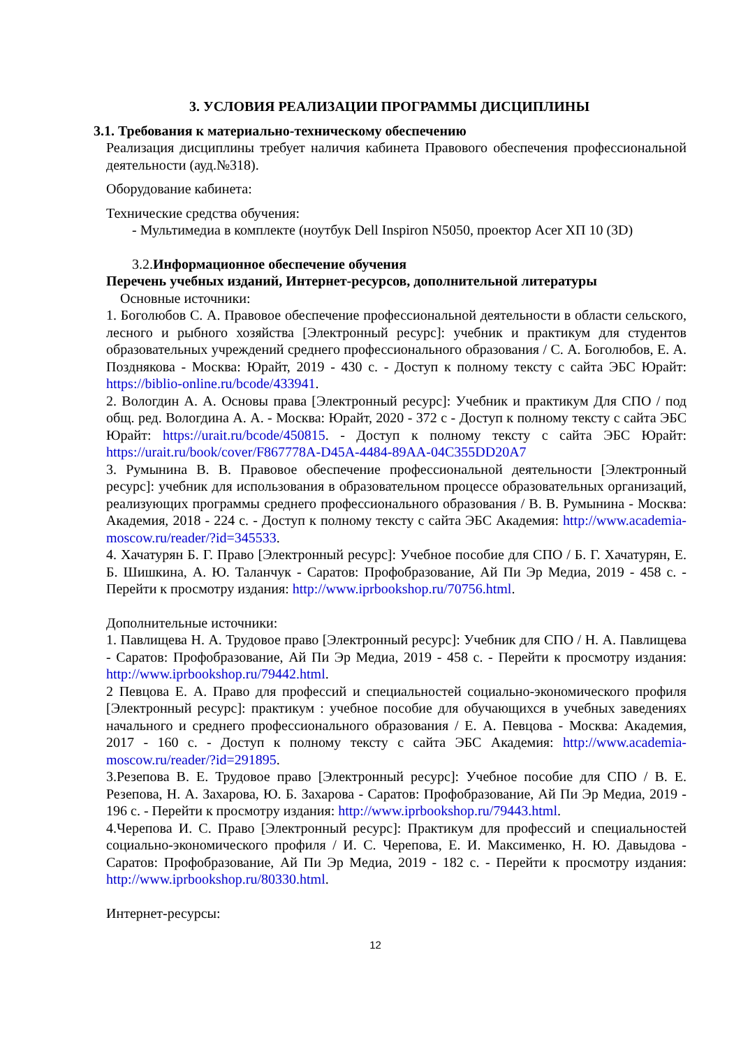3. УСЛОВИЯ РЕАЛИЗАЦИИ ПРОГРАММЫ ДИСЦИПЛИНЫ
3.1. Требования к материально-техническому обеспечению
Реализация дисциплины требует наличия кабинета Правового обеспечения профессиональной деятельности (ауд.№318).
Оборудование кабинета:
Технические средства обучения:
- Мультимедиа в комплекте (ноутбук Dell Inspiron N5050, проектор Acer ХП 10 (3D)
3.2.Информационное обеспечение обучения
Перечень учебных изданий, Интернет-ресурсов, дополнительной литературы
Основные источники:
1. Боголюбов С. А. Правовое обеспечение профессиональной деятельности в области сельского, лесного и рыбного хозяйства [Электронный ресурс]: учебник и практикум для студентов образовательных учреждений среднего профессионального образования / С. А. Боголюбов, Е. А. Позднякова - Москва: Юрайт, 2019 - 430 с. - Доступ к полному тексту с сайта ЭБС Юрайт: https://biblio-online.ru/bcode/433941.
2. Вологдин А. А. Основы права [Электронный ресурс]: Учебник и практикум Для СПО / под общ. ред. Вологдина А. А. - Москва: Юрайт, 2020 - 372 с - Доступ к полному тексту с сайта ЭБС Юрайт: https://urait.ru/bcode/450815. - Доступ к полному тексту с сайта ЭБС Юрайт: https://urait.ru/book/cover/F867778A-D45A-4484-89AA-04C355DD20A7
3. Румынина В. В. Правовое обеспечение профессиональной деятельности [Электронный ресурс]: учебник для использования в образовательном процессе образовательных организаций, реализующих программы среднего профессионального образования / В. В. Румынина - Москва: Академия, 2018 - 224 с. - Доступ к полному тексту с сайта ЭБС Академия: http://www.academia-moscow.ru/reader/?id=345533.
4. Хачатурян Б. Г. Право [Электронный ресурс]: Учебное пособие для СПО / Б. Г. Хачатурян, Е. Б. Шишкина, А. Ю. Таланчук - Саратов: Профобразование, Ай Пи Эр Медиа, 2019 - 458 с. - Перейти к просмотру издания: http://www.iprbookshop.ru/70756.html.
Дополнительные источники:
1. Павлищева Н. А. Трудовое право [Электронный ресурс]: Учебник для СПО / Н. А. Павлищева - Саратов: Профобразование, Ай Пи Эр Медиа, 2019 - 458 с. - Перейти к просмотру издания: http://www.iprbookshop.ru/79442.html.
2 Певцова Е. А. Право для профессий и специальностей социально-экономического профиля [Электронный ресурс]: практикум : учебное пособие для обучающихся в учебных заведениях начального и среднего профессионального образования / Е. А. Певцова - Москва: Академия, 2017 - 160 с. - Доступ к полному тексту с сайта ЭБС Академия: http://www.academia-moscow.ru/reader/?id=291895.
3.Резепова В. Е. Трудовое право [Электронный ресурс]: Учебное пособие для СПО / В. Е. Резепова, Н. А. Захарова, Ю. Б. Захарова - Саратов: Профобразование, Ай Пи Эр Медиа, 2019 - 196 с. - Перейти к просмотру издания: http://www.iprbookshop.ru/79443.html.
4.Черепова И. С. Право [Электронный ресурс]: Практикум для профессий и специальностей социально-экономического профиля / И. С. Черепова, Е. И. Максименко, Н. Ю. Давыдова - Саратов: Профобразование, Ай Пи Эр Медиа, 2019 - 182 с. - Перейти к просмотру издания: http://www.iprbookshop.ru/80330.html.
Интернет-ресурсы:
12